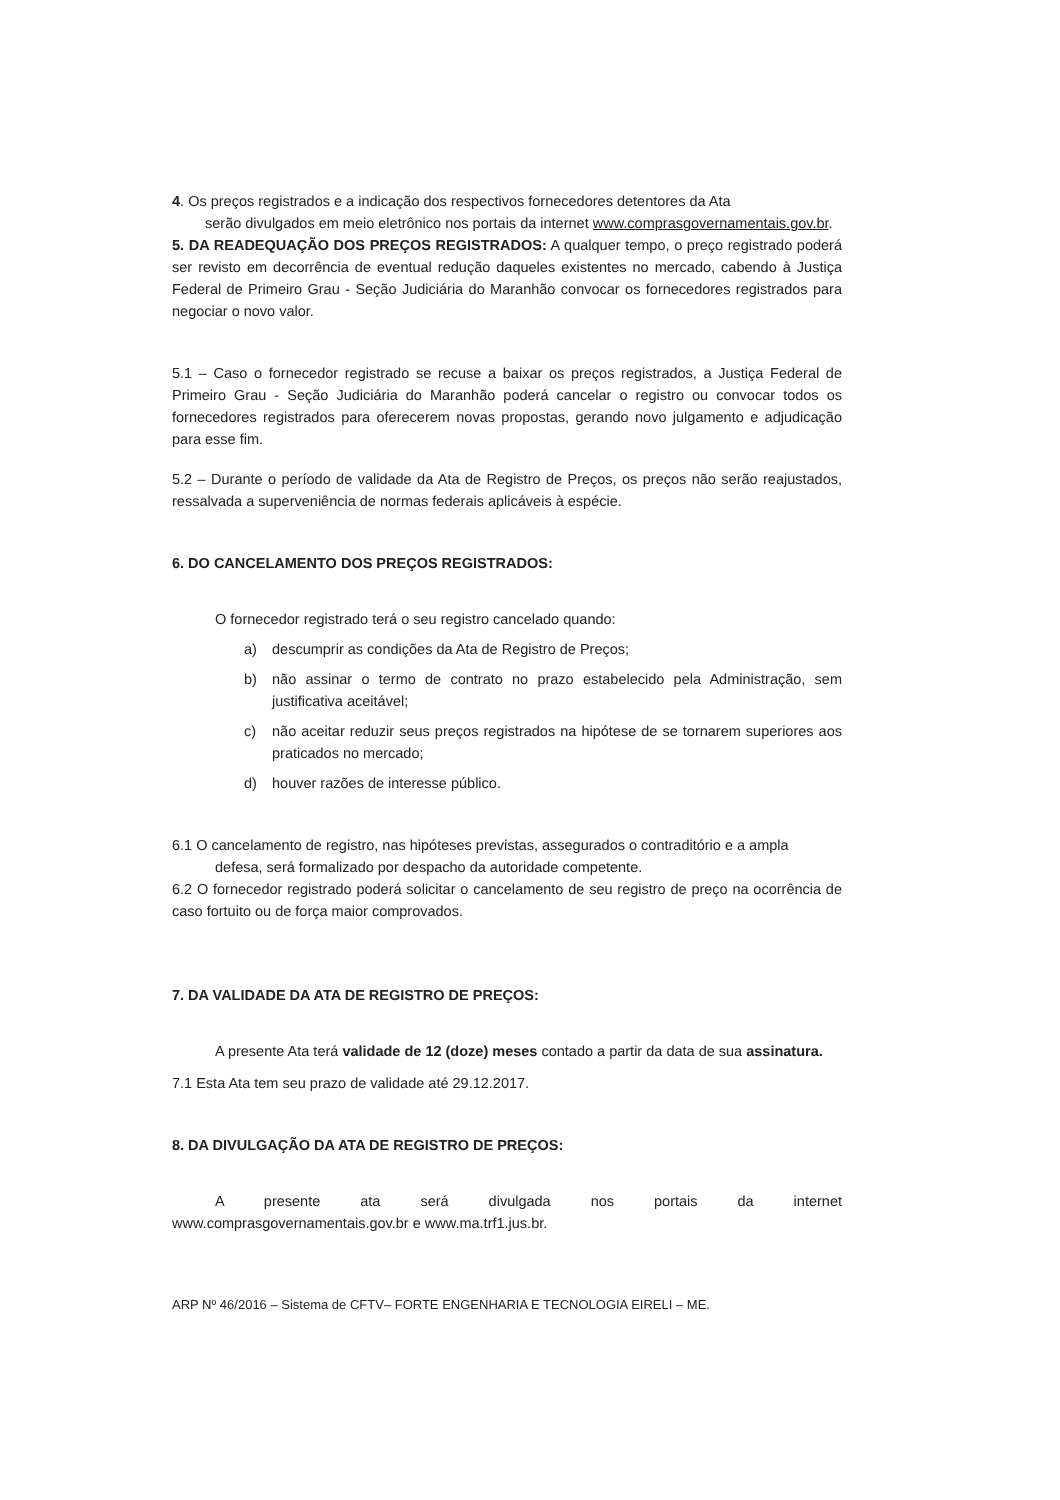4. Os preços registrados e a indicação dos respectivos fornecedores detentores da Ata
serão divulgados em meio eletrônico nos portais da internet www.comprasgovernamentais.gov.br.
5. DA READEQUAÇÃO DOS PREÇOS REGISTRADOS: A qualquer tempo, o preço registrado poderá ser revisto em decorrência de eventual redução daqueles existentes no mercado, cabendo à Justiça Federal de Primeiro Grau - Seção Judiciária do Maranhão convocar os fornecedores registrados para negociar o novo valor.
5.1 – Caso o fornecedor registrado se recuse a baixar os preços registrados, a Justiça Federal de Primeiro Grau - Seção Judiciária do Maranhão poderá cancelar o registro ou convocar todos os fornecedores registrados para oferecerem novas propostas, gerando novo julgamento e adjudicação para esse fim.
5.2 – Durante o período de validade da Ata de Registro de Preços, os preços não serão reajustados, ressalvada a superveniência de normas federais aplicáveis à espécie.
6. DO CANCELAMENTO DOS PREÇOS REGISTRADOS:
O fornecedor registrado terá o seu registro cancelado quando:
a) descumprir as condições da Ata de Registro de Preços;
b) não assinar o termo de contrato no prazo estabelecido pela Administração, sem justificativa aceitável;
c) não aceitar reduzir seus preços registrados na hipótese de se tornarem superiores aos praticados no mercado;
d) houver razões de interesse público.
6.1 O cancelamento de registro, nas hipóteses previstas, assegurados o contraditório e a ampla
defesa, será formalizado por despacho da autoridade competente.
6.2 O fornecedor registrado poderá solicitar o cancelamento de seu registro de preço na ocorrência de caso fortuito ou de força maior comprovados.
7. DA VALIDADE DA ATA DE REGISTRO DE PREÇOS:
A presente Ata terá validade de 12 (doze) meses contado a partir da data de sua assinatura.
7.1 Esta Ata tem seu prazo de validade até 29.12.2017.
8. DA DIVULGAÇÃO DA ATA DE REGISTRO DE PREÇOS:
A presente ata será divulgada nos portais da internet
www.comprasgovernamentais.gov.br e www.ma.trf1.jus.br.
ARP Nº 46/2016 – Sistema de CFTV– FORTE ENGENHARIA E TECNOLOGIA EIRELI – ME.